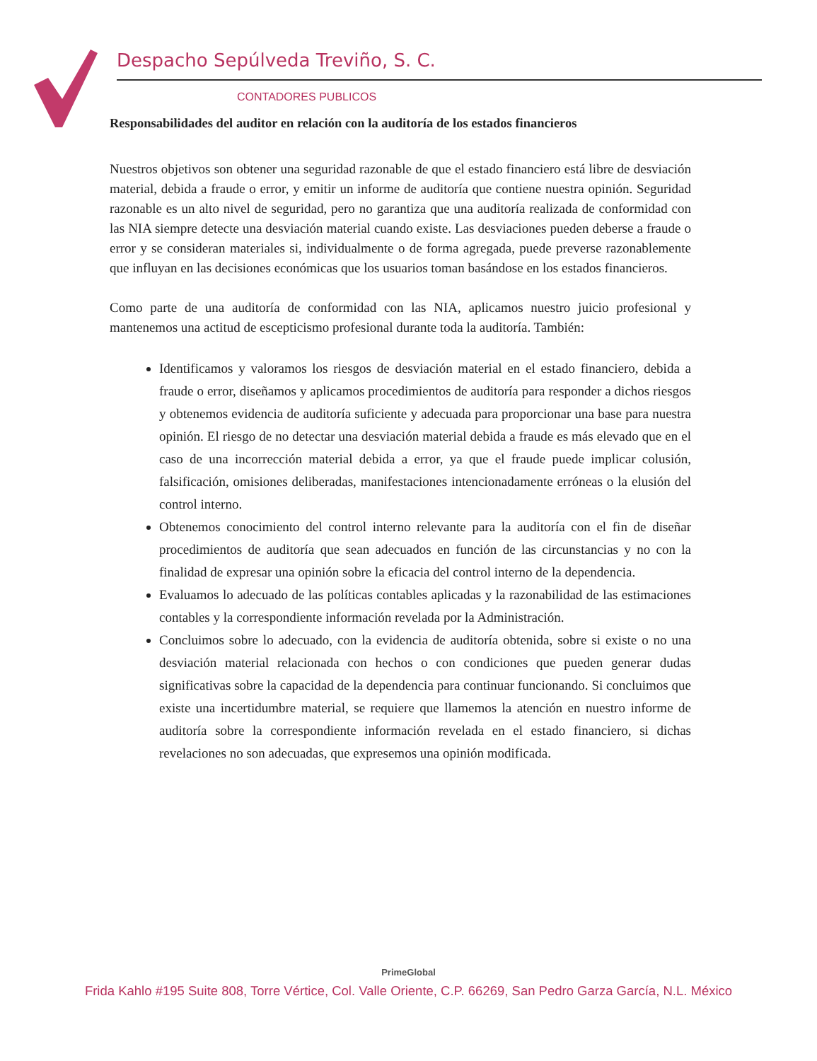Despacho Sepúlveda Treviño, S. C.
CONTADORES PUBLICOS
Responsabilidades del auditor en relación con la auditoría de los estados financieros
Nuestros objetivos son obtener una seguridad razonable de que el estado financiero está libre de desviación material, debida a fraude o error, y emitir un informe de auditoría que contiene nuestra opinión. Seguridad razonable es un alto nivel de seguridad, pero no garantiza que una auditoría realizada de conformidad con las NIA siempre detecte una desviación material cuando existe. Las desviaciones pueden deberse a fraude o error y se consideran materiales si, individualmente o de forma agregada, puede preverse razonablemente que influyan en las decisiones económicas que los usuarios toman basándose en los estados financieros.
Como parte de una auditoría de conformidad con las NIA, aplicamos nuestro juicio profesional y mantenemos una actitud de escepticismo profesional durante toda la auditoría. También:
Identificamos y valoramos los riesgos de desviación material en el estado financiero, debida a fraude o error, diseñamos y aplicamos procedimientos de auditoría para responder a dichos riesgos y obtenemos evidencia de auditoría suficiente y adecuada para proporcionar una base para nuestra opinión. El riesgo de no detectar una desviación material debida a fraude es más elevado que en el caso de una incorrección material debida a error, ya que el fraude puede implicar colusión, falsificación, omisiones deliberadas, manifestaciones intencionadamente erróneas o la elusión del control interno.
Obtenemos conocimiento del control interno relevante para la auditoría con el fin de diseñar procedimientos de auditoría que sean adecuados en función de las circunstancias y no con la finalidad de expresar una opinión sobre la eficacia del control interno de la dependencia.
Evaluamos lo adecuado de las políticas contables aplicadas y la razonabilidad de las estimaciones contables y la correspondiente información revelada por la Administración.
Concluimos sobre lo adecuado, con la evidencia de auditoría obtenida, sobre si existe o no una desviación material relacionada con hechos o con condiciones que pueden generar dudas significativas sobre la capacidad de la dependencia para continuar funcionando. Si concluimos que existe una incertidumbre material, se requiere que llamemos la atención en nuestro informe de auditoría sobre la correspondiente información revelada en el estado financiero, si dichas revelaciones no son adecuadas, que expresemos una opinión modificada.
PrimeGlobal
Frida Kahlo #195 Suite 808, Torre Vértice, Col. Valle Oriente, C.P. 66269, San Pedro Garza García, N.L. México